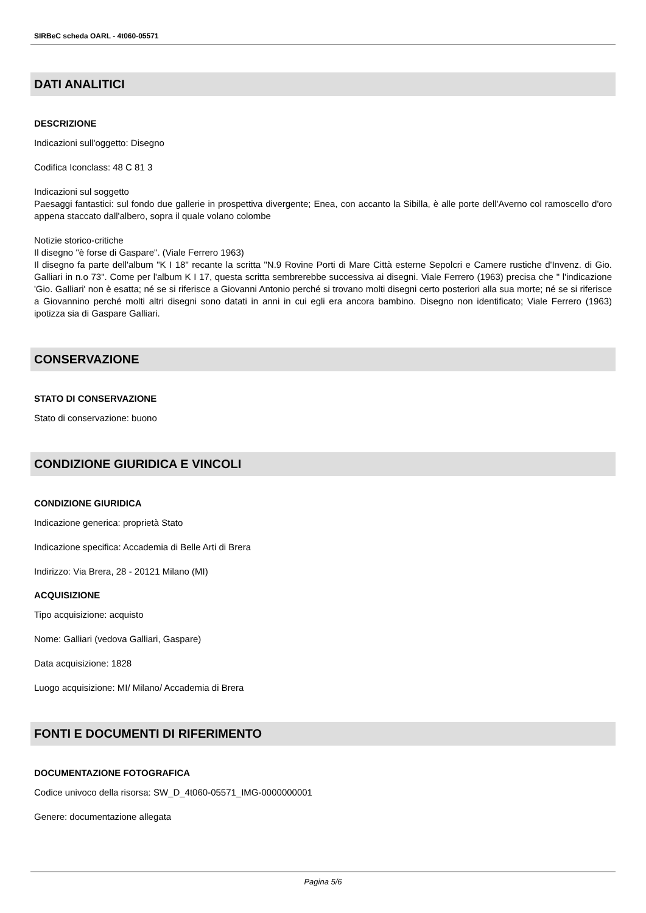SIRBeC scheda OARL - 4t060-05571
DATI ANALITICI
DESCRIZIONE
Indicazioni sull'oggetto: Disegno
Codifica Iconclass: 48 C 81 3
Indicazioni sul soggetto
Paesaggi fantastici: sul fondo due gallerie in prospettiva divergente; Enea, con accanto la Sibilla, è alle porte dell'Averno col ramoscello d'oro appena staccato dall'albero, sopra il quale volano colombe
Notizie storico-critiche
Il disegno "è forse di Gaspare". (Viale Ferrero 1963)
Il disegno fa parte dell'album "K I 18" recante la scritta "N.9 Rovine Porti di Mare Città esterne Sepolcri e Camere rustiche d'Invenz. di Gio. Galliari in n.o 73". Come per l'album K I 17, questa scritta sembrerebbe successiva ai disegni. Viale Ferrero (1963) precisa che " l'indicazione 'Gio. Galliari' non è esatta; né se si riferisce a Giovanni Antonio perché si trovano molti disegni certo posteriori alla sua morte; né se si riferisce a Giovannino perché molti altri disegni sono datati in anni in cui egli era ancora bambino. Disegno non identificato; Viale Ferrero (1963) ipotizza sia di Gaspare Galliari.
CONSERVAZIONE
STATO DI CONSERVAZIONE
Stato di conservazione: buono
CONDIZIONE GIURIDICA E VINCOLI
CONDIZIONE GIURIDICA
Indicazione generica: proprietà Stato
Indicazione specifica: Accademia di Belle Arti di Brera
Indirizzo: Via Brera, 28 - 20121 Milano (MI)
ACQUISIZIONE
Tipo acquisizione: acquisto
Nome: Galliari (vedova Galliari, Gaspare)
Data acquisizione: 1828
Luogo acquisizione: MI/ Milano/ Accademia di Brera
FONTI E DOCUMENTI DI RIFERIMENTO
DOCUMENTAZIONE FOTOGRAFICA
Codice univoco della risorsa: SW_D_4t060-05571_IMG-0000000001
Genere: documentazione allegata
Pagina 5/6